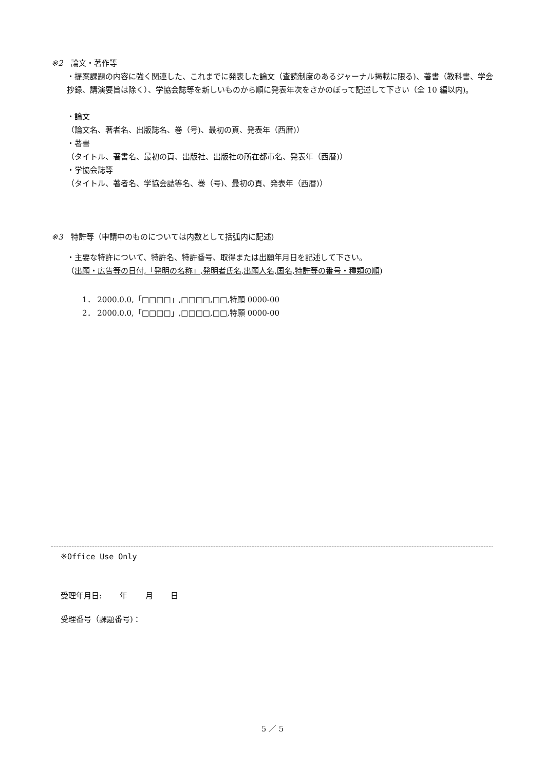※2　論文・著作等
・提案課題の内容に強く関連した、これまでに発表した論文（査読制度のあるジャーナル掲載に限る)、著書（教科書、学会抄録、講演要旨は除く）、学協会誌等を新しいものから順に発表年次をさかのぼって記述して下さい（全 10 編以内)。
・論文
（論文名、著者名、出版誌名、巻（号)、最初の頁、発表年（西暦)）
・著書
（タイトル、著書名、最初の頁、出版社、出版社の所在都市名、発表年（西暦)）
・学協会誌等
（タイトル、著者名、学協会誌等名、巻（号)、最初の頁、発表年（西暦)）
※3　特許等（申請中のものについては内数として括弧内に記述)
・主要な特許について、特許名、特許番号、取得または出願年月日を記述して下さい。
（出願・広告等の日付,「発明の名称」,発明者氏名,出願人名,国名,特許等の番号・種類の順)
1． 2000.0.0,「□□□□」,□□□□,□□,特願 0000-00
2． 2000.0.0,「□□□□」,□□□□,□□,特願 0000-00
※Office Use Only
受理年月日:　　 年　　 月　　 日
受理番号（課題番号)：
5 ／ 5